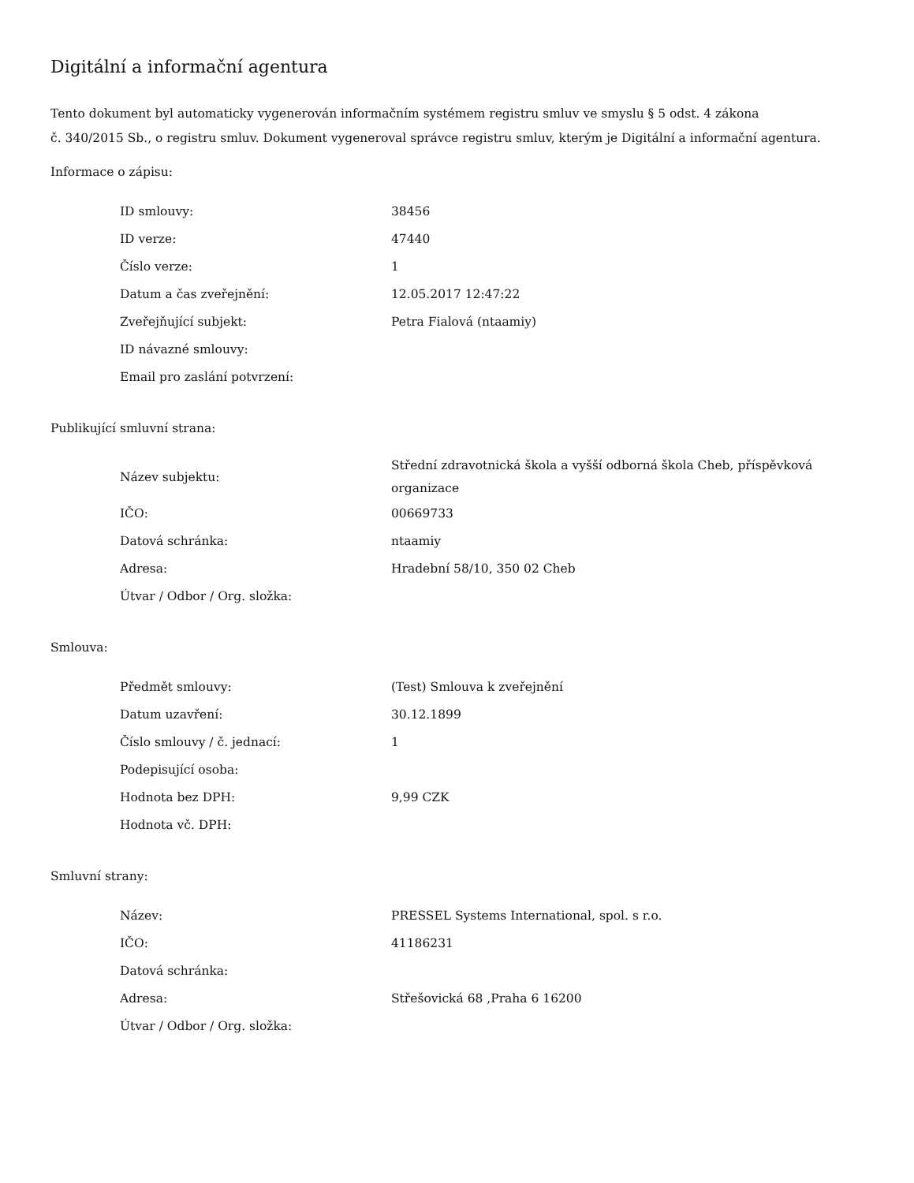Digitální a informační agentura
Tento dokument byl automaticky vygenerován informačním systémem registru smluv ve smyslu § 5 odst. 4 zákona
č. 340/2015 Sb., o registru smluv. Dokument vygeneroval správce registru smluv, kterým je Digitální a informační agentura.
Informace o zápisu:
| ID smlouvy: | 38456 |
| ID verze: | 47440 |
| Číslo verze: | 1 |
| Datum a čas zveřejnění: | 12.05.2017 12:47:22 |
| Zveřejňující subjekt: | Petra Fialová (ntaamiy) |
| ID návazné smlouvy: | |
| Email pro zaslání potvrzení: | |
Publikující smluvní strana:
| Název subjektu: | Střední zdravotnická škola a vyšší odborná škola Cheb, příspěvková organizace |
| IČO: | 00669733 |
| Datová schránka: | ntaamiy |
| Adresa: | Hradební 58/10, 350 02 Cheb |
| Útvar / Odbor / Org. složka: | |
Smlouva:
| Předmět smlouvy: | (Test) Smlouva k zveřejnění |
| Datum uzavření: | 30.12.1899 |
| Číslo smlouvy / č. jednací: | 1 |
| Podepisující osoba: | |
| Hodnota bez DPH: | 9,99 CZK |
| Hodnota vč. DPH: | |
Smluvní strany:
| Název: | PRESSEL Systems International, spol. s r.o. |
| IČO: | 41186231 |
| Datová schránka: | |
| Adresa: | Střešovická 68 ,Praha 6 16200 |
| Útvar / Odbor / Org. složka: | |